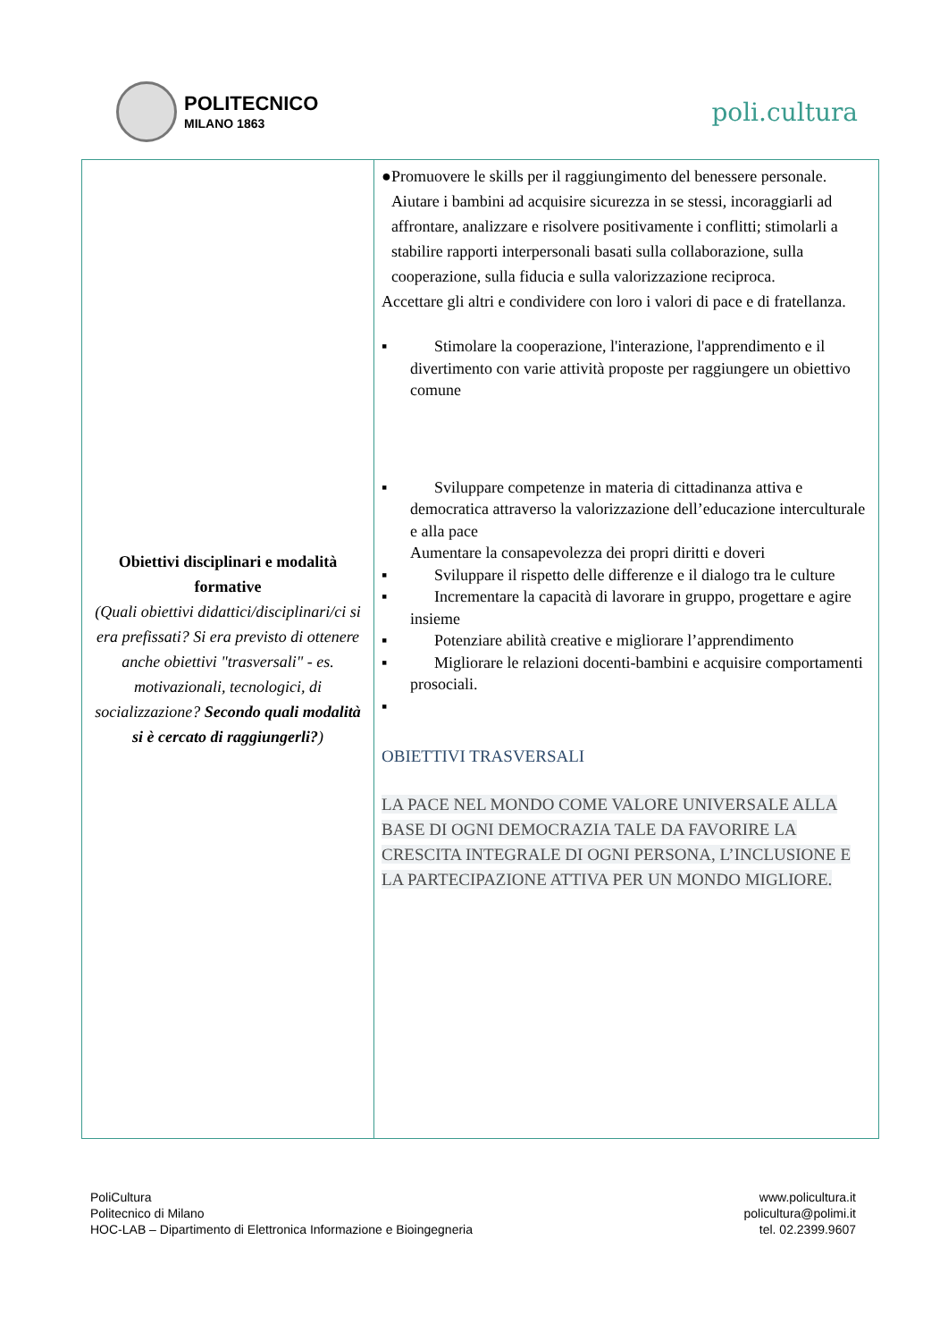POLITECNICO
MILANO 1863
poli.cultura
| Obiettivi disciplinari e modalità formative (Quali obiettivi didattici/disciplinari/ci si era prefissati? Si era previsto di ottenere anche obiettivi "trasversali" - es. motivazionali, tecnologici, di socializzazione? Secondo quali modalità si è cercato di raggiungerli? ) | ● Promuovere le skills per il raggiungimento del benessere personale. Aiutare i bambini ad acquisire sicurezza in se stessi, incoraggiarli ad affrontare, analizzare e risolvere positivamente i conflitti; stimolarli a stabilire rapporti interpersonali basati sulla collaborazione, sulla cooperazione, sulla fiducia e sulla valorizzazione reciproca. Accettare gli altri e condividere con loro i valori di pace e di fratellanza. ▪ Stimolare la cooperazione, l'interazione, l'apprendimento e il divertimento con varie attività proposte per raggiungere un obiettivo comune ▪ Sviluppare competenze in materia di cittadinanza attiva e democratica attraverso la valorizzazione dell’educazione interculturale e alla pace Aumentare la consapevolezza dei propri diritti e doveri ▪ Sviluppare il rispetto delle differenze e il dialogo tra le culture ▪ Incrementare la capacità di lavorare in gruppo, progettare e agire insieme ▪ Potenziare abilità creative e migliorare l’apprendimento ▪ Migliorare le relazioni docenti-bambini e acquisire comportamenti prosociali. ▪ OBIETTIVI TRASVERSALI LA PACE NEL MONDO COME VALORE UNIVERSALE ALLA BASE DI OGNI DEMOCRAZIA TALE DA FAVORIRE LA CRESCITA INTEGRALE DI OGNI PERSONA, L’INCLUSIONE E LA PARTECIPAZIONE ATTIVA PER UN MONDO MIGLIORE. |
PoliCultura
Politecnico di Milano
HOC-LAB – Dipartimento di Elettronica Informazione e Bioingegneria
www.policultura.it
policultura@polimi.it
tel. 02.2399.9607